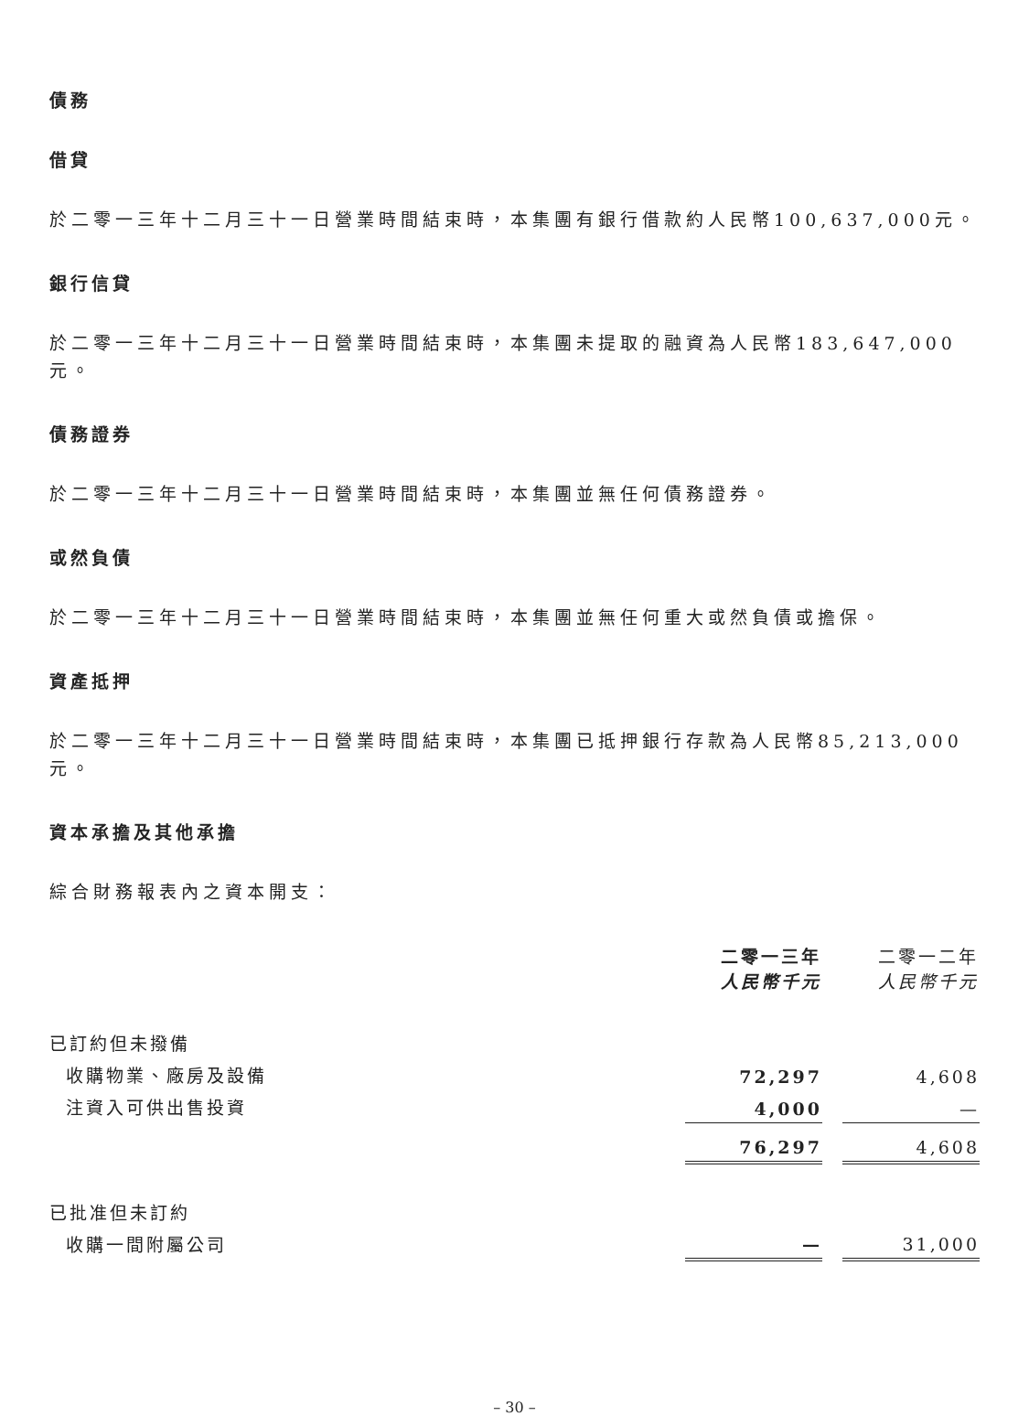債務
借貸
於二零一三年十二月三十一日營業時間結束時，本集團有銀行借款約人民幣100,637,000元。
銀行信貸
於二零一三年十二月三十一日營業時間結束時，本集團未提取的融資為人民幣183,647,000元。
債務證券
於二零一三年十二月三十一日營業時間結束時，本集團並無任何債務證券。
或然負債
於二零一三年十二月三十一日營業時間結束時，本集團並無任何重大或然負債或擔保。
資產抵押
於二零一三年十二月三十一日營業時間結束時，本集團已抵押銀行存款為人民幣85,213,000元。
資本承擔及其他承擔
綜合財務報表內之資本開支：
| | 二零一三年 人民幣千元 | | 二零一二年 人民幣千元 |
| 已訂約但未撥備 | | | |
| 收購物業、廠房及設備 | 72,297 | | 4,608 |
| 注資入可供出售投資 | 4,000 | | — |
| | 76,297 | | 4,608 |
| 已批准但未訂約 | | | |
| 收購一間附屬公司 | — | | 31,000 |
– 30 –